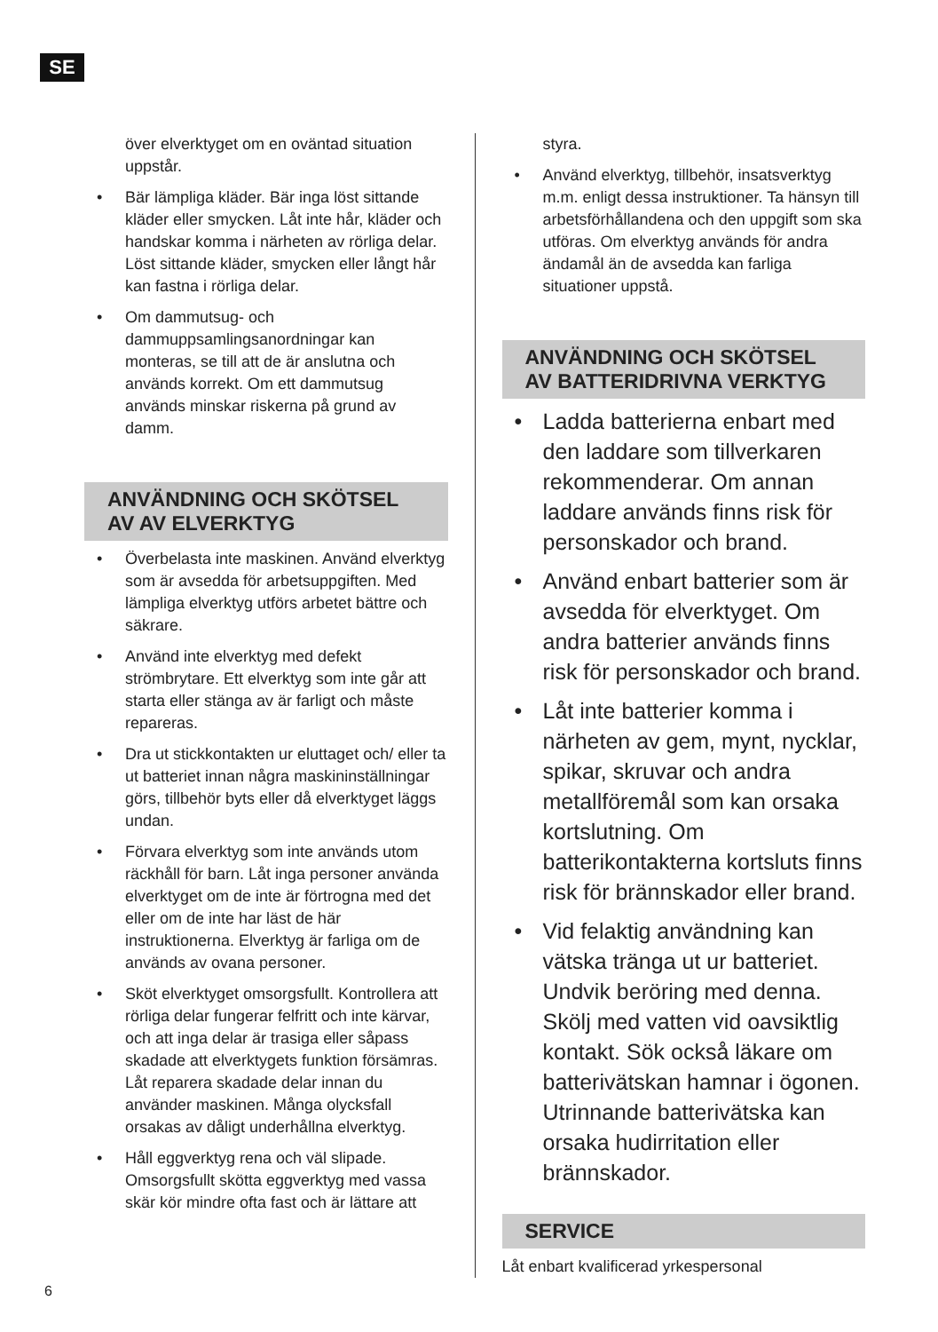SE
över elverktyget om en oväntad situation uppstår.
• Bär lämpliga kläder. Bär inga löst sittande kläder eller smycken. Låt inte hår, kläder och handskar komma i närheten av rörliga delar. Löst sittande kläder, smycken eller långt hår kan fastna i rörliga delar.
• Om dammutsug- och dammuppsamlingsanordningar kan monteras, se till att de är anslutna och används korrekt. Om ett dammutsug används minskar riskerna på grund av damm.
ANVÄNDNING OCH SKÖTSEL AV AV ELVERKTYG
• Överbelasta inte maskinen. Använd elverktyg som är avsedda för arbetsuppgiften. Med lämpliga elverktyg utförs arbetet bättre och säkrare.
• Använd inte elverktyg med defekt strömbrytare. Ett elverktyg som inte går att starta eller stänga av är farligt och måste repareras.
• Dra ut stickkontakten ur eluttaget och/ eller ta ut batteriet innan några maskininställningar görs, tillbehör byts eller då elverktyget läggs undan.
• Förvara elverktyg som inte används utom räckhåll för barn. Låt inga personer använda elverktyget om de inte är förtrogna med det eller om de inte har läst de här instruktionerna. Elverktyg är farliga om de används av ovana personer.
• Sköt elverktyget omsorgsfullt. Kontrollera att rörliga delar fungerar felfritt och inte kärvar, och att inga delar är trasiga eller såpass skadade att elverktygets funktion försämras. Låt reparera skadade delar innan du använder maskinen. Många olycksfall orsakas av dåligt underhållna elverktyg.
• Håll eggverktyg rena och väl slipade. Omsorgsfullt skötta eggverktyg med vassa skär kör mindre ofta fast och är lättare att
styra.
• Använd elverktyg, tillbehör, insatsverktyg m.m. enligt dessa instruktioner. Ta hänsyn till arbetsförhållandena och den uppgift som ska utföras. Om elverktyg används för andra ändamål än de avsedda kan farliga situationer uppstå.
ANVÄNDNING OCH SKÖTSEL AV BATTERIDRIVNA VERKTYG
• Ladda batterierna enbart med den laddare som tillverkaren rekommenderar. Om annan laddare används finns risk för personskador och brand.
• Använd enbart batterier som är avsedda för elverktyget. Om andra batterier används finns risk för personskador och brand.
• Låt inte batterier komma i närheten av gem, mynt, nycklar, spikar, skruvar och andra metallföremål som kan orsaka kortslutning. Om batterikontakterna kortsluts finns risk för brännskador eller brand.
• Vid felaktig användning kan vätska tränga ut ur batteriet. Undvik beröring med denna. Skölj med vatten vid oavsiktlig kontakt. Sök också läkare om batterivätskan hamnar i ögonen. Utrinnande batterivätska kan orsaka hudirritation eller brännskador.
SERVICE
Låt enbart kvalificerad yrkespersonal
6